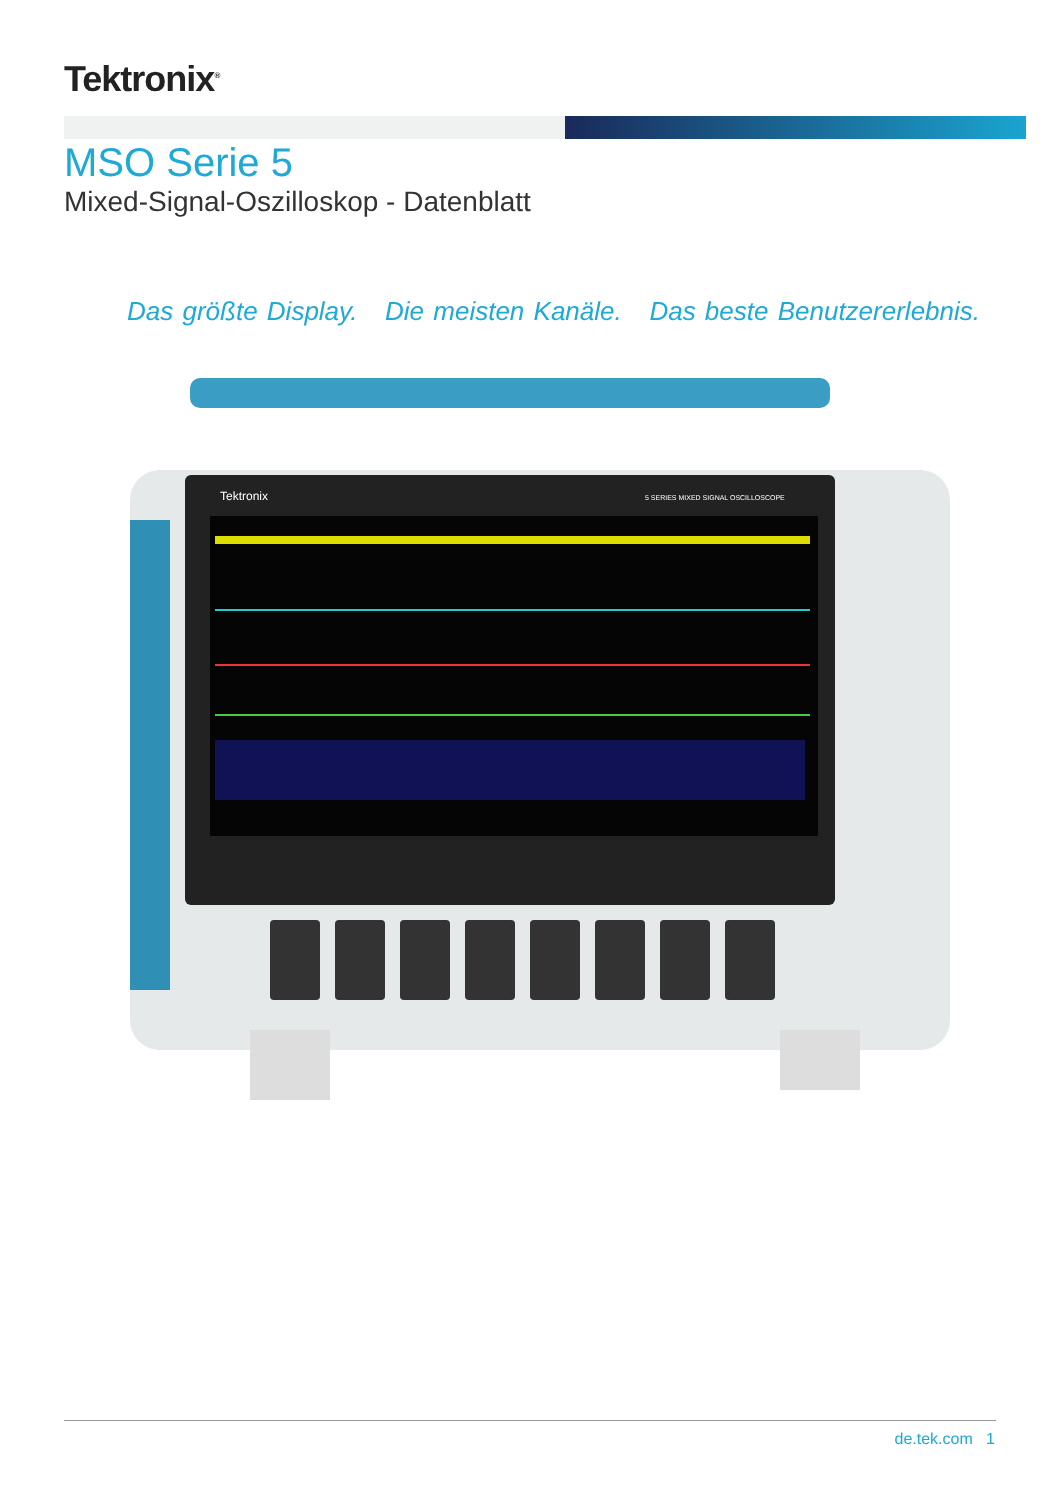Tektronix<sup>®</sup>
MSO Serie 5
Mixed-Signal-Oszilloskop - Datenblatt
Das größte Display. Die meisten Kanäle. Das beste Benutzererlebnis.
Tektronix
5 SERIES MIXED SIGNAL OSCILLOSCOPE
de.tek.com 1